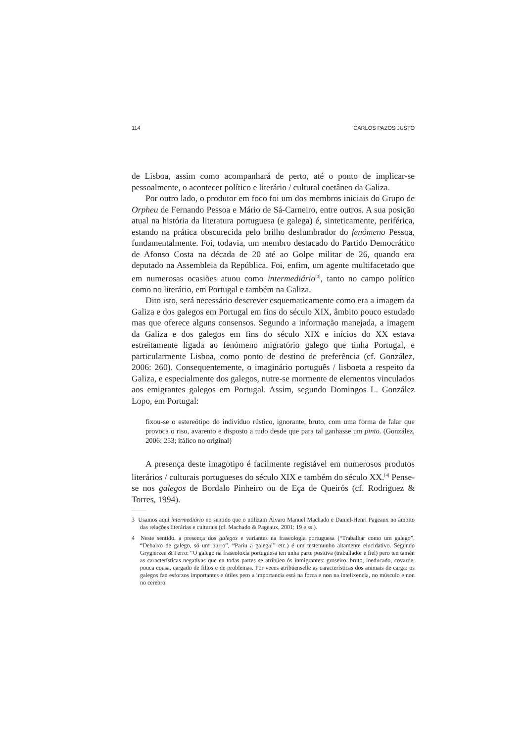114 CARLOS PAZOS JUSTO
de Lisboa, assim como acompanhará de perto, até o ponto de implicar-se pessoalmente, o acontecer político e literário / cultural coetâneo da Galiza.
Por outro lado, o produtor em foco foi um dos membros iniciais do Grupo de Orpheu de Fernando Pessoa e Mário de Sá-Carneiro, entre outros. A sua posição atual na história da literatura portuguesa (e galega) é, sinteticamente, periférica, estando na prática obscurecida pelo brilho deslumbrador do fenómeno Pessoa, fundamentalmente. Foi, todavia, um membro destacado do Partido Democrático de Afonso Costa na década de 20 até ao Golpe militar de 26, quando era deputado na Assembleia da República. Foi, enfim, um agente multifacetado que em numerosas ocasiões atuou como intermediário<sup>[3]</sup>, tanto no campo político como no literário, em Portugal e também na Galiza.
Dito isto, será necessário descrever esquematicamente como era a imagem da Galiza e dos galegos em Portugal em fins do século XIX, âmbito pouco estudado mas que oferece alguns consensos. Segundo a informação manejada, a imagem da Galiza e dos galegos em fins do século XIX e inícios do XX estava estreitamente ligada ao fenómeno migratório galego que tinha Portugal, e particularmente Lisboa, como ponto de destino de preferência (cf. González, 2006: 260). Consequentemente, o imaginário português / lisboeta a respeito da Galiza, e especialmente dos galegos, nutre-se mormente de elementos vinculados aos emigrantes galegos em Portugal. Assim, segundo Domingos L. González Lopo, em Portugal:
fixou-se o estereótipo do indivíduo rústico, ignorante, bruto, com uma forma de falar que provoca o riso, avarento e disposto a tudo desde que para tal ganhasse um pinto. (González, 2006: 253; itálico no original)
A presença deste imagotipo é facilmente registável em numerosos produtos literários / culturais portugueses do século XIX e também do século XX.<sup>[4]</sup> Pense-se nos galegos de Bordalo Pinheiro ou de Eça de Queirós (cf. Rodriguez & Torres, 1994).
3 Usamos aqui intermediário no sentido que o utilizam Álvaro Manuel Machado e Daniel-Henri Pageaux no âmbito das relações literárias e culturais (cf. Machado & Pageaux, 2001: 19 e ss.).
4 Neste sentido, a presença dos galegos e variantes na fraseologia portuguesa (“Trabalhar como um galego”, “Debaixo de galego, só um burro”, “Pariu a galega!” etc.) é um testemunho altamente elucidativo. Segundo Grygierzee & Ferro: “O galego na fraseoloxía portuguesa ten unha parte positiva (traballador e fiel) pero ten tamén as características negativas que en todas partes se atribúen ós inmigrantes: groseiro, bruto, ineducado, covarde, pouca cousa, cargado de fillos e de problemas. Por veces atribúenselle as características dos animais de carga: os galegos fan esforzos importantes e útiles pero a importancia está na forza e non na intelixencia, no músculo e non no cerebro.